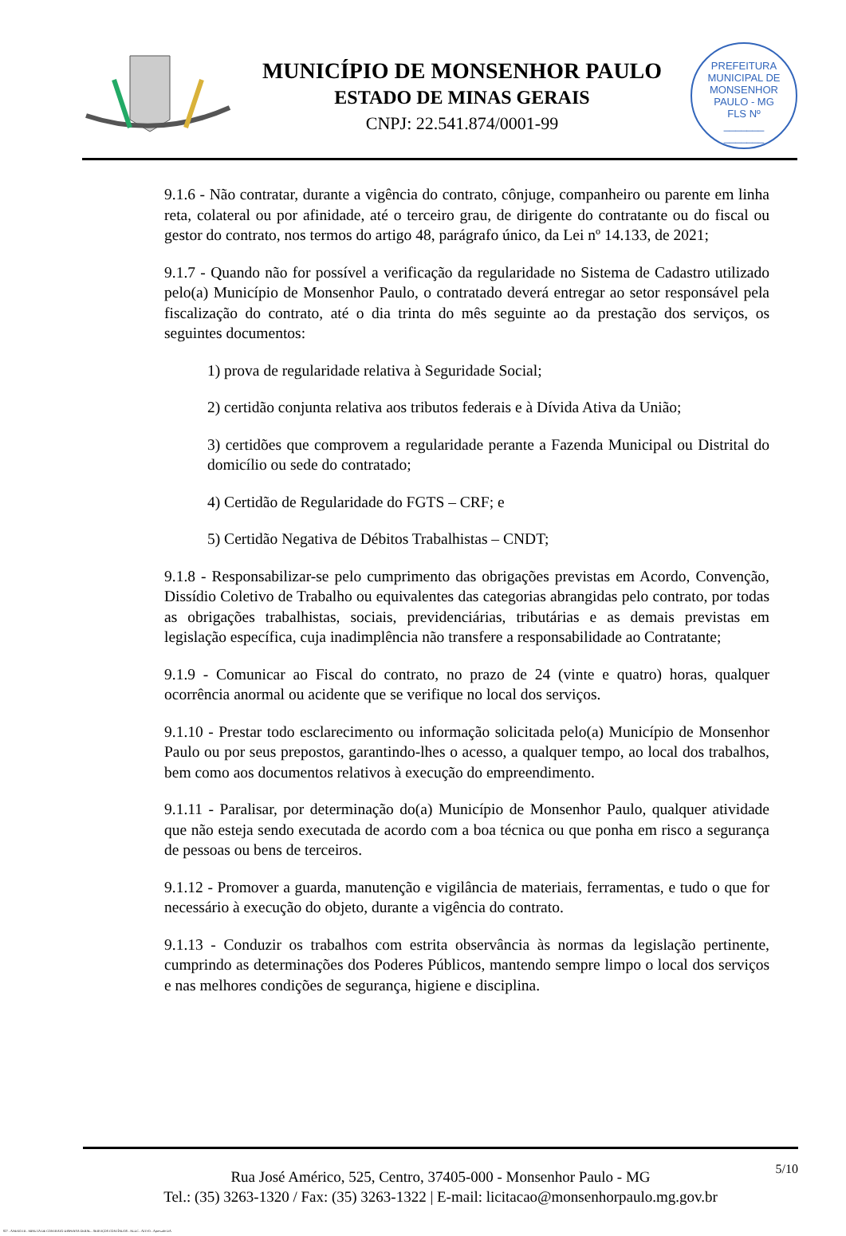MUNICÍPIO DE MONSENHOR PAULO
ESTADO DE MINAS GERAIS
CNPJ: 22.541.874/0001-99
PREFEITURA MUNICIPAL DE MONSENHOR PAULO - MG
FLS Nº
_______
_______
9.1.6 - Não contratar, durante a vigência do contrato, cônjuge, companheiro ou parente em linha reta, colateral ou por afinidade, até o terceiro grau, de dirigente do contratante ou do fiscal ou gestor do contrato, nos termos do artigo 48, parágrafo único, da Lei nº 14.133, de 2021;
9.1.7 - Quando não for possível a verificação da regularidade no Sistema de Cadastro utilizado pelo(a) Município de Monsenhor Paulo, o contratado deverá entregar ao setor responsável pela fiscalização do contrato, até o dia trinta do mês seguinte ao da prestação dos serviços, os seguintes documentos:
1) prova de regularidade relativa à Seguridade Social;
2) certidão conjunta relativa aos tributos federais e à Dívida Ativa da União;
3) certidões que comprovem a regularidade perante a Fazenda Municipal ou Distrital do domicílio ou sede do contratado;
4) Certidão de Regularidade do FGTS – CRF; e
5) Certidão Negativa de Débitos Trabalhistas – CNDT;
9.1.8 - Responsabilizar-se pelo cumprimento das obrigações previstas em Acordo, Convenção, Dissídio Coletivo de Trabalho ou equivalentes das categorias abrangidas pelo contrato, por todas as obrigações trabalhistas, sociais, previdenciárias, tributárias e as demais previstas em legislação específica, cuja inadimplência não transfere a responsabilidade ao Contratante;
9.1.9 - Comunicar ao Fiscal do contrato, no prazo de 24 (vinte e quatro) horas, qualquer ocorrência anormal ou acidente que se verifique no local dos serviços.
9.1.10 - Prestar todo esclarecimento ou informação solicitada pelo(a) Município de Monsenhor Paulo ou por seus prepostos, garantindo-lhes o acesso, a qualquer tempo, ao local dos trabalhos, bem como aos documentos relativos à execução do empreendimento.
9.1.11 - Paralisar, por determinação do(a) Município de Monsenhor Paulo, qualquer atividade que não esteja sendo executada de acordo com a boa técnica ou que ponha em risco a segurança de pessoas ou bens de terceiros.
9.1.12 - Promover a guarda, manutenção e vigilância de materiais, ferramentas, e tudo o que for necessário à execução do objeto, durante a vigência do contrato.
9.1.13 - Conduzir os trabalhos com estrita observância às normas da legislação pertinente, cumprindo as determinações dos Poderes Públicos, mantendo sempre limpo o local dos serviços e nas melhores condições de segurança, higiene e disciplina.
5/10
Rua José Américo, 525, Centro, 37405-000 - Monsenhor Paulo - MG
Tel.: (35) 3263-1320 / Fax: (35) 3263-1322 | E-mail: licitacao@monsenhorpaulo.mg.gov.br
827 - ANEXO III - MINUTA DE CONTRATO DISPENSA GERAL - SERVIÇOS CONTÍNUOS - NLLC - ATIVO - Aprovado DA